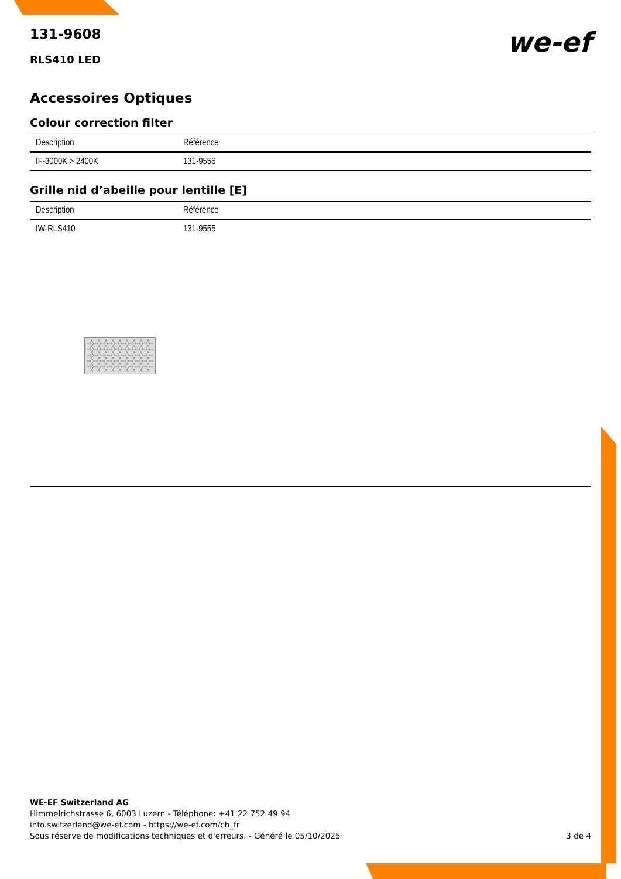we-ef
131-9608
RLS410 LED
Accessoires Optiques
Colour correction filter
| Description | Référence |
| --- | --- |
| IF-3000K > 2400K | 131-9556 |
Grille nid d’abeille pour lentille [E]
| Description | Référence |
| --- | --- |
| IW-RLS410 | 131-9555 |
WE-EF Switzerland AG
Himmelrichstrasse 6, 6003 Luzern - Téléphone: +41 22 752 49 94
info.switzerland@we-ef.com - https://we-ef.com/ch_fr
Sous réserve de modifications techniques et d'erreurs. - Généré le 05/10/2025
3 de 4